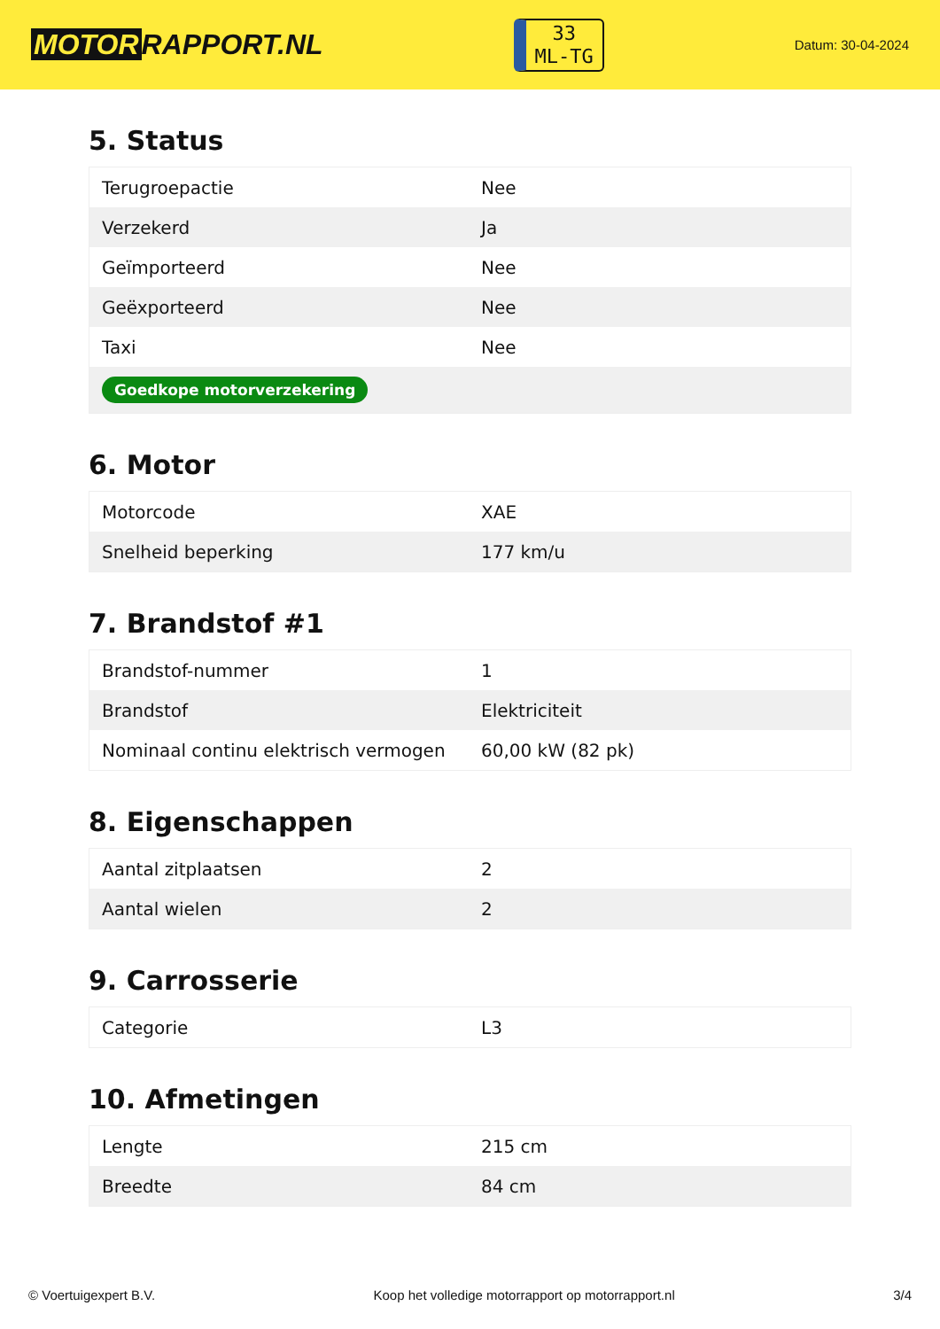MOTOR RAPPORT.NL
33
ML-TG
Datum: 30-04-2024
5. Status
| Terugroepactie | Nee |
| Verzekerd | Ja |
| Geïmporteerd | Nee |
| Geëxporteerd | Nee |
| Taxi | Nee |
| Goedkope motorverzekering | |
6. Motor
| Motorcode | XAE |
| Snelheid beperking | 177 km/u |
7. Brandstof #1
| Brandstof-nummer | 1 |
| Brandstof | Elektriciteit |
| Nominaal continu elektrisch vermogen | 60,00 kW (82 pk) |
8. Eigenschappen
| Aantal zitplaatsen | 2 |
| Aantal wielen | 2 |
9. Carrosserie
| Categorie | L3 |
10. Afmetingen
| Lengte | 215 cm |
| Breedte | 84 cm |
© Voertuigexpert B.V. Koop het volledige motorrapport op motorrapport.nl 3/4